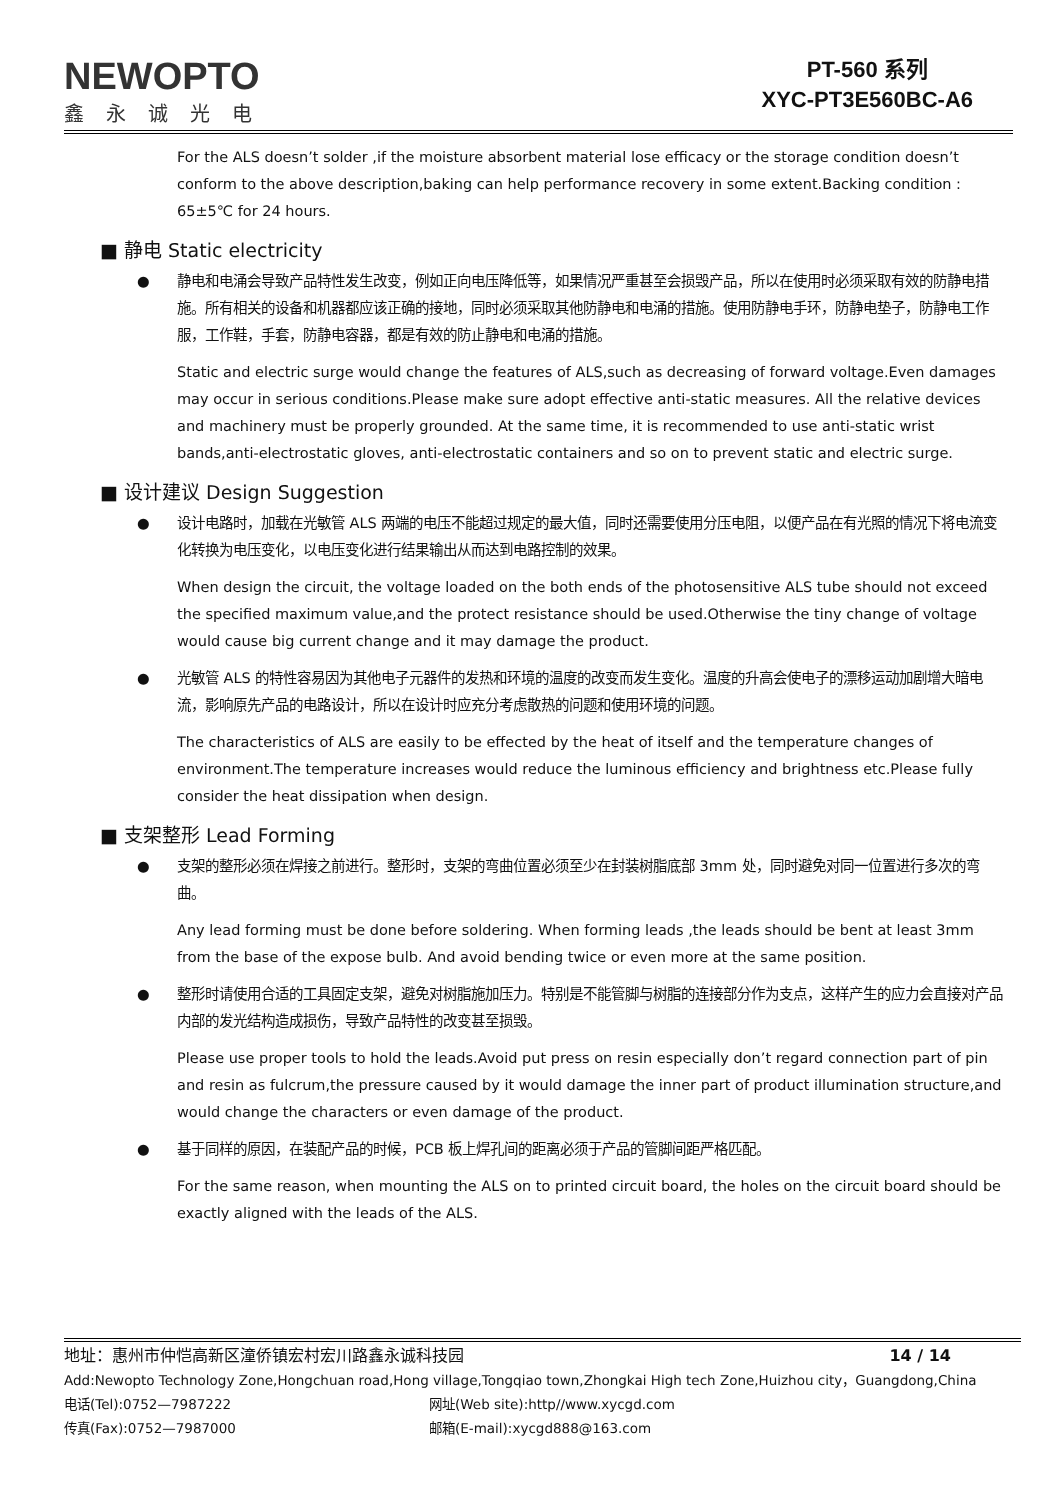NEWOPTO
鑫永诚光电
PT-560 系列
XYC-PT3E560BC-A6
For the ALS doesn’t solder ,if the moisture absorbent material lose efficacy or the storage condition doesn’t conform to the above description,baking can help performance recovery in some extent.Backing condition : 65±5℃ for 24 hours.
■ 静电 Static electricity
● 静电和电涌会导致产品特性发生改变，例如正向电压降低等，如果情况严重甚至会损毁产品，所以在使用时必须采取有效的防静电措施。所有相关的设备和机器都应该正确的接地，同时必须采取其他防静电和电涌的措施。使用防静电手环，防静电垫子，防静电工作服，工作鞋，手套，防静电容器，都是有效的防止静电和电涌的措施。
Static and electric surge would change the features of ALS,such as decreasing of forward voltage.Even damages may occur in serious conditions.Please make sure adopt effective anti-static measures. All the relative devices and machinery must be properly grounded. At the same time, it is recommended to use anti-static wrist bands,anti-electrostatic gloves, anti-electrostatic containers and so on to prevent static and electric surge.
■ 设计建议 Design Suggestion
● 设计电路时，加载在光敏管 ALS 两端的电压不能超过规定的最大值，同时还需要使用分压电阻，以便产品在有光照的情况下将电流变化转换为电压变化，以电压变化进行结果输出从而达到电路控制的效果。
When design the circuit, the voltage loaded on the both ends of the photosensitive ALS tube should not exceed the specified maximum value,and the protect resistance should be used.Otherwise the tiny change of voltage would cause big current change and it may damage the product.
● 光敏管 ALS 的特性容易因为其他电子元器件的发热和环境的温度的改变而发生变化。温度的升高会使电子的漂移运动加剧增大暗电流，影响原先产品的电路设计，所以在设计时应充分考虑散热的问题和使用环境的问题。
The characteristics of ALS are easily to be effected by the heat of itself and the temperature changes of environment.The temperature increases would reduce the luminous efficiency and brightness etc.Please fully consider the heat dissipation when design.
■ 支架整形 Lead Forming
● 支架的整形必须在焊接之前进行。整形时，支架的弯曲位置必须至少在封装树脂底部 3mm 处，同时避免对同一位置进行多次的弯曲。
Any lead forming must be done before soldering. When forming leads ,the leads should be bent at least 3mm from the base of the expose bulb. And avoid bending twice or even more at the same position.
● 整形时请使用合适的工具固定支架，避免对树脂施加压力。特别是不能管脚与树脂的连接部分作为支点，这样产生的应力会直接对产品内部的发光结构造成损伤，导致产品特性的改变甚至损毁。
Please use proper tools to hold the leads.Avoid put press on resin especially don’t regard connection part of pin and resin as fulcrum,the pressure caused by it would damage the inner part of product illumination structure,and would change the characters or even damage of the product.
● 基于同样的原因，在装配产品的时候，PCB 板上焊孔间的距离必须于产品的管脚间距严格匹配。
For the same reason, when mounting the ALS on to printed circuit board, the holes on the circuit board should be exactly aligned with the leads of the ALS.
地址：惠州市仲恺高新区潼侨镇宏村宏川路鑫永诚科技园 14 / 14
Add:Newopto Technology Zone,Hongchuan road,Hong village,Tongqiao town,Zhongkai High tech Zone,Huizhou city，Guangdong,China
电话(Tel):0752—7987222 网址(Web site):http//www.xycgd.com
传真(Fax):0752—7987000 邮箱(E-mail):xycgd888@163.com